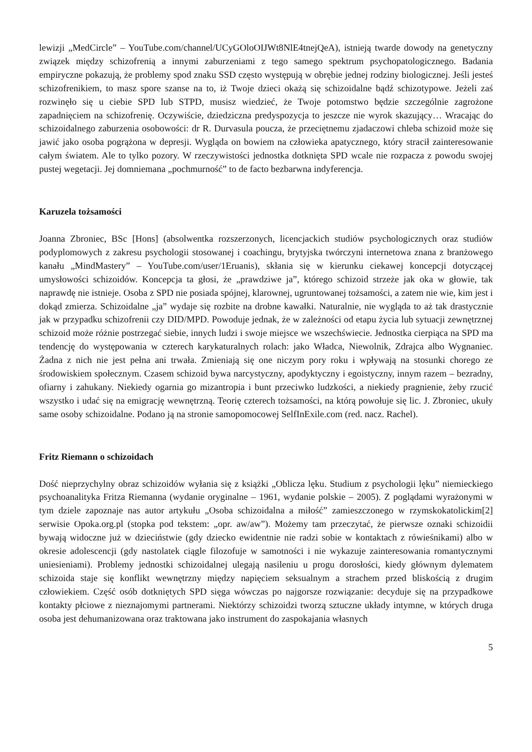lewizji „MedCircle” – YouTube.com/channel/UCyGOloOIJWt8NlE4tnejQeA), istnieją twarde dowody na genetyczny związek między schizofrenią a innymi zaburzeniami z tego samego spektrum psychopatologicznego. Badania empiryczne pokazują, że problemy spod znaku SSD często występują w obrębie jednej rodziny biologicznej. Jeśli jesteś schizofrenikiem, to masz spore szanse na to, iż Twoje dzieci okażą się schizoidalne bądź schizotypowe. Jeżeli zaś rozwinęło się u ciebie SPD lub STPD, musisz wiedzieć, że Twoje potomstwo będzie szczególnie zagrożone zapadnięciem na schizofrenię. Oczywiście, dziedziczna predyspozycja to jeszcze nie wyrok skazujący… Wracając do schizoidalnego zaburzenia osobowości: dr R. Durvasula poucza, że przeciętnemu zjadaczowi chleba schizoid może się jawić jako osoba pogrążona w depresji. Wygląda on bowiem na człowieka apatycznego, który stracił zainteresowanie całym światem. Ale to tylko pozory. W rzeczywistości jednostka dotknięta SPD wcale nie rozpacza z powodu swojej pustej wegetacji. Jej domniemana „pochmurność” to de facto bezbarwna indyferencja.
Karuzela tożsamości
Joanna Zbroniec, BSc [Hons] (absolwentka rozszerzonych, licencjackich studiów psychologicznych oraz studiów podyplomowych z zakresu psychologii stosowanej i coachingu, brytyjska twórczyni internetowa znana z branżowego kanału „MindMastery” – YouTube.com/user/1Eruanis), skłania się w kierunku ciekawej koncepcji dotyczącej umysłowości schizoidów. Koncepcja ta głosi, że „prawdziwe ja”, którego schizoid strzeże jak oka w głowie, tak naprawdę nie istnieje. Osoba z SPD nie posiada spójnej, klarownej, ugruntowanej tożsamości, a zatem nie wie, kim jest i dokąd zmierza. Schizoidalne „ja” wydaje się rozbite na drobne kawałki. Naturalnie, nie wygląda to aż tak drastycznie jak w przypadku schizofrenii czy DID/MPD. Powoduje jednak, że w zależności od etapu życia lub sytuacji zewnętrznej schizoid może różnie postrzegać siebie, innych ludzi i swoje miejsce we wszechświecie. Jednostka cierpiąca na SPD ma tendencję do występowania w czterech karykaturalnych rolach: jako Władca, Niewolnik, Zdrajca albo Wygnaniec. Żadna z nich nie jest pełna ani trwała. Zmieniają się one niczym pory roku i wpływają na stosunki chorego ze środowiskiem społecznym. Czasem schizoid bywa narcystyczny, apodyktyczny i egoistyczny, innym razem – bezradny, ofiarny i zahukany. Niekiedy ogarnia go mizantropia i bunt przeciwko ludzkości, a niekiedy pragnienie, żeby rzucić wszystko i udać się na emigrację wewnętrzną. Teorię czterech tożsamości, na którą powołuje się lic. J. Zbroniec, ukuły same osoby schizoidalne. Podano ją na stronie samopomocowej SelfInExile.com (red. nacz. Rachel).
Fritz Riemann o schizoidach
Dość nieprzychylny obraz schizoidów wyłania się z książki „Oblicza lęku. Studium z psychologii lęku” niemieckiego psychoanalityka Fritza Riemanna (wydanie oryginalne – 1961, wydanie polskie – 2005). Z poglądami wyrażonymi w tym dziele zapoznaje nas autor artykułu „Osoba schizoidalna a miłość” zamieszczonego w rzymskokatolickim[2] serwisie Opoka.org.pl (stopka pod tekstem: „opr. aw/aw”). Możemy tam przeczytać, że pierwsze oznaki schizoidii bywają widoczne już w dzieciństwie (gdy dziecko ewidentnie nie radzi sobie w kontaktach z rówieśnikami) albo w okresie adolescencji (gdy nastolatek ciągle filozofuje w samotności i nie wykazuje zainteresowania romantycznymi uniesieniami). Problemy jednostki schizoidalnej ulegają nasileniu u progu dorosłości, kiedy głównym dylematem schizoida staje się konflikt wewnętrzny między napięciem seksualnym a strachem przed bliskością z drugim człowiekiem. Część osób dotkniętych SPD sięga wówczas po najgorsze rozwiązanie: decyduje się na przypadkowe kontakty płciowe z nieznajomymi partnerami. Niektórzy schizoidzi tworzą sztuczne układy intymne, w których druga osoba jest dehumanizowana oraz traktowana jako instrument do zaspokajania własnych
5